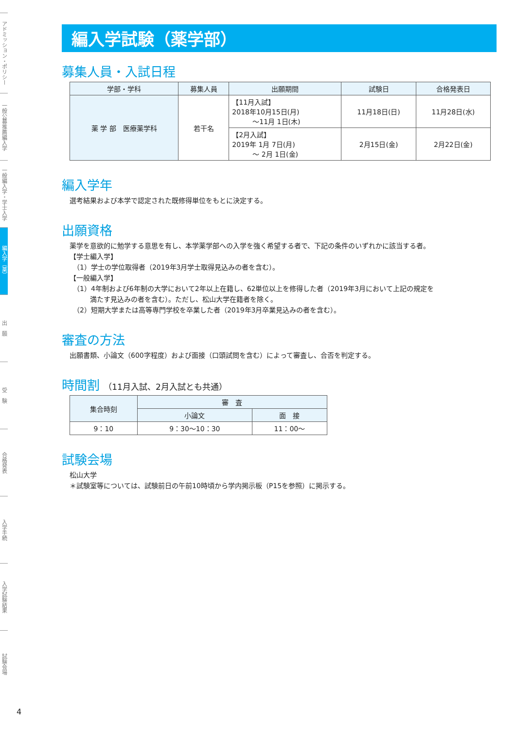アドミッション・ポリシー
一般公募推薦編入学
一般編入学・学士入学
編入学（薬）
出　願
受　験
合格発表
入学手続
入学試験結果
試験会場
4
編入学試験（薬学部）
募集人員・入試日程
| 学部・学科 | 募集人員 | 出願期間 | 試験日 | 合格発表日 |
| --- | --- | --- | --- | --- |
| 薬 学 部 医療薬学科 | 若干名 | 【11月入試】 2018年10月15日(月) ～11月 1日(木) | 11月18日(日) | 11月28日(水) |
| | | 【2月入試】 2019年 1月 7日(月) ～ 2月 1日(金) | 2月15日(金) | 2月22日(金) |
編入学年
選考結果および本学で認定された既修得単位をもとに決定する。
出願資格
薬学を意欲的に勉学する意思を有し、本学薬学部への入学を強く希望する者で、下記の条件のいずれかに該当する者。
【学士編入学】
　（1）学士の学位取得者（2019年3月学士取得見込みの者を含む）。
【一般編入学】
　（1）4年制および6年制の大学において2年以上在籍し、62単位以上を修得した者（2019年3月において上記の規定を
　　　満たす見込みの者を含む）。ただし、松山大学在籍者を除く。
　（2）短期大学または高等専門学校を卒業した者（2019年3月卒業見込みの者を含む）。
審査の方法
出願書類、小論文（600字程度）および面接（口頭試問を含む）によって審査し、合否を判定する。
時間割 （11月入試、2月入試とも共通）
| 集合時刻 | 審 査 | |
| --- | --- | --- |
| | 小論文 | 面 接 |
| 9：10 | 9：30～10：30 | 11：00～ |
試験会場
松山大学
＊試験室等については、試験前日の午前10時頃から学内掲示板（P15を参照）に掲示する。